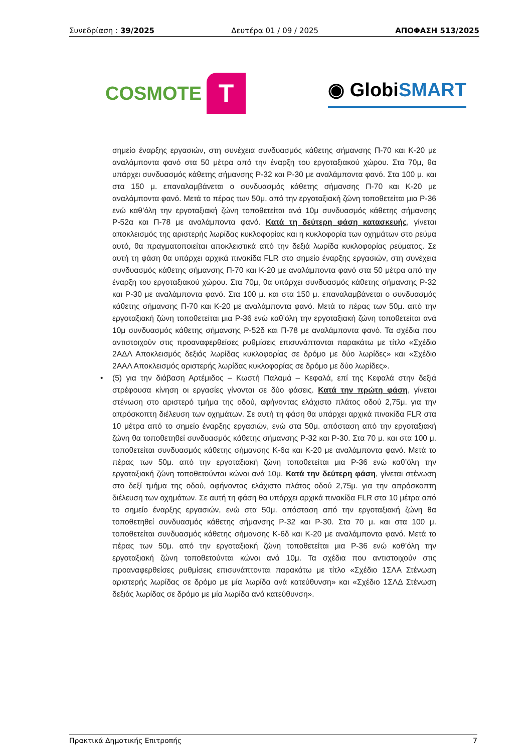Συνεδρίαση : 39/2025 Δευτέρα 01 / 09 / 2025 ΑΠΟΦΑΣΗ 513/2025
COSMOTE
T
◉ GlobiSMART
σημείο έναρξης εργασιών, στη συνέχεια συνδυασμός κάθετης σήμανσης Π-70 και Κ-20 με αναλάμποντα φανό στα 50 μέτρα από την έναρξη του εργοταξιακού χώρου. Στα 70μ, θα υπάρχει συνδυασμός κάθετης σήμανσης Ρ-32 και Ρ-30 με αναλάμποντα φανό. Στα 100 μ. και στα 150 μ. επαναλαμβάνεται ο συνδυασμός κάθετης σήμανσης Π-70 και Κ-20 με αναλάμποντα φανό. Μετά το πέρας των 50μ. από την εργοταξιακή ζώνη τοποθετείται μια Ρ-36 ενώ καθ’όλη την εργοταξιακή ζώνη τοποθετείται ανά 10μ συνδυασμός κάθετης σήμανσης Ρ-52α και Π-78 με αναλάμποντα φανό. Κατά τη δεύτερη φάση κατασκευής, γίνεται αποκλεισμός της αριστερής λωρίδας κυκλοφορίας και η κυκλοφορία των οχημάτων στο ρεύμα αυτό, θα πραγματοποιείται αποκλειστικά από την δεξιά λωρίδα κυκλοφορίας ρεύματος. Σε αυτή τη φάση θα υπάρχει αρχικά πινακίδα FLR στο σημείο έναρξης εργασιών, στη συνέχεια συνδυασμός κάθετης σήμανσης Π-70 και Κ-20 με αναλάμποντα φανό στα 50 μέτρα από την έναρξη του εργοταξιακού χώρου. Στα 70μ, θα υπάρχει συνδυασμός κάθετης σήμανσης Ρ-32 και Ρ-30 με αναλάμποντα φανό. Στα 100 μ. και στα 150 μ. επαναλαμβάνεται ο συνδυασμός κάθετης σήμανσης Π-70 και Κ-20 με αναλάμποντα φανό. Μετά το πέρας των 50μ. από την εργοταξιακή ζώνη τοποθετείται μια Ρ-36 ενώ καθ’όλη την εργοταξιακή ζώνη τοποθετείται ανά 10μ συνδυασμός κάθετης σήμανσης Ρ-52δ και Π-78 με αναλάμποντα φανό. Τα σχέδια που αντιστοιχούν στις προαναφερθείσες ρυθμίσεις επισυνάπτονται παρακάτω με τίτλο «Σχέδιο 2ΑΔΛ Αποκλεισμός δεξιάς λωρίδας κυκλοφορίας σε δρόμο με δύο λωρίδες» και «Σχέδιο 2ΑΑΛ Αποκλεισμός αριστερής λωρίδας κυκλοφορίας σε δρόμο με δύο λωρίδες».
• (5) για την διάβαση Αρτέμιδος – Κωστή Παλαμά – Κεφαλά, επί της Κεφαλά στην δεξιά στρέφουσα κίνηση οι εργασίες γίνονται σε δύο φάσεις. Κατά την πρώτη φάση, γίνεται στένωση στο αριστερό τμήμα της οδού, αφήνοντας ελάχιστο πλάτος οδού 2,75μ. για την απρόσκοπτη διέλευση των οχημάτων. Σε αυτή τη φάση θα υπάρχει αρχικά πινακίδα FLR στα 10 μέτρα από το σημείο έναρξης εργασιών, ενώ στα 50μ. απόσταση από την εργοταξιακή ζώνη θα τοποθετηθεί συνδυασμός κάθετης σήμανσης Ρ-32 και Ρ-30. Στα 70 μ. και στα 100 μ. τοποθετείται συνδυασμός κάθετης σήμανσης Κ-6α και Κ-20 με αναλάμποντα φανό. Μετά το πέρας των 50μ. από την εργοταξιακή ζώνη τοποθετείται μια Ρ-36 ενώ καθ’όλη την εργοταξιακή ζώνη τοποθετούνται κώνοι ανά 10μ. Κατά την δεύτερη φάση, γίνεται στένωση στο δεξί τμήμα της οδού, αφήνοντας ελάχιστο πλάτος οδού 2,75μ. για την απρόσκοπτη διέλευση των οχημάτων. Σε αυτή τη φάση θα υπάρχει αρχικά πινακίδα FLR στα 10 μέτρα από το σημείο έναρξης εργασιών, ενώ στα 50μ. απόσταση από την εργοταξιακή ζώνη θα τοποθετηθεί συνδυασμός κάθετης σήμανσης Ρ-32 και Ρ-30. Στα 70 μ. και στα 100 μ. τοποθετείται συνδυασμός κάθετης σήμανσης Κ-6δ και Κ-20 με αναλάμποντα φανό. Μετά το πέρας των 50μ. από την εργοταξιακή ζώνη τοποθετείται μια Ρ-36 ενώ καθ’όλη την εργοταξιακή ζώνη τοποθετούνται κώνοι ανά 10μ. Τα σχέδια που αντιστοιχούν στις προαναφερθείσες ρυθμίσεις επισυνάπτονται παρακάτω με τίτλο «Σχέδιο 1ΣΛΑ Στένωση αριστερής λωρίδας σε δρόμο με μία λωρίδα ανά κατεύθυνση» και «Σχέδιο 1ΣΛΔ Στένωση δεξιάς λωρίδας σε δρόμο με μία λωρίδα ανά κατεύθυνση».
Πρακτικά Δημοτικής Επιτροπής 7